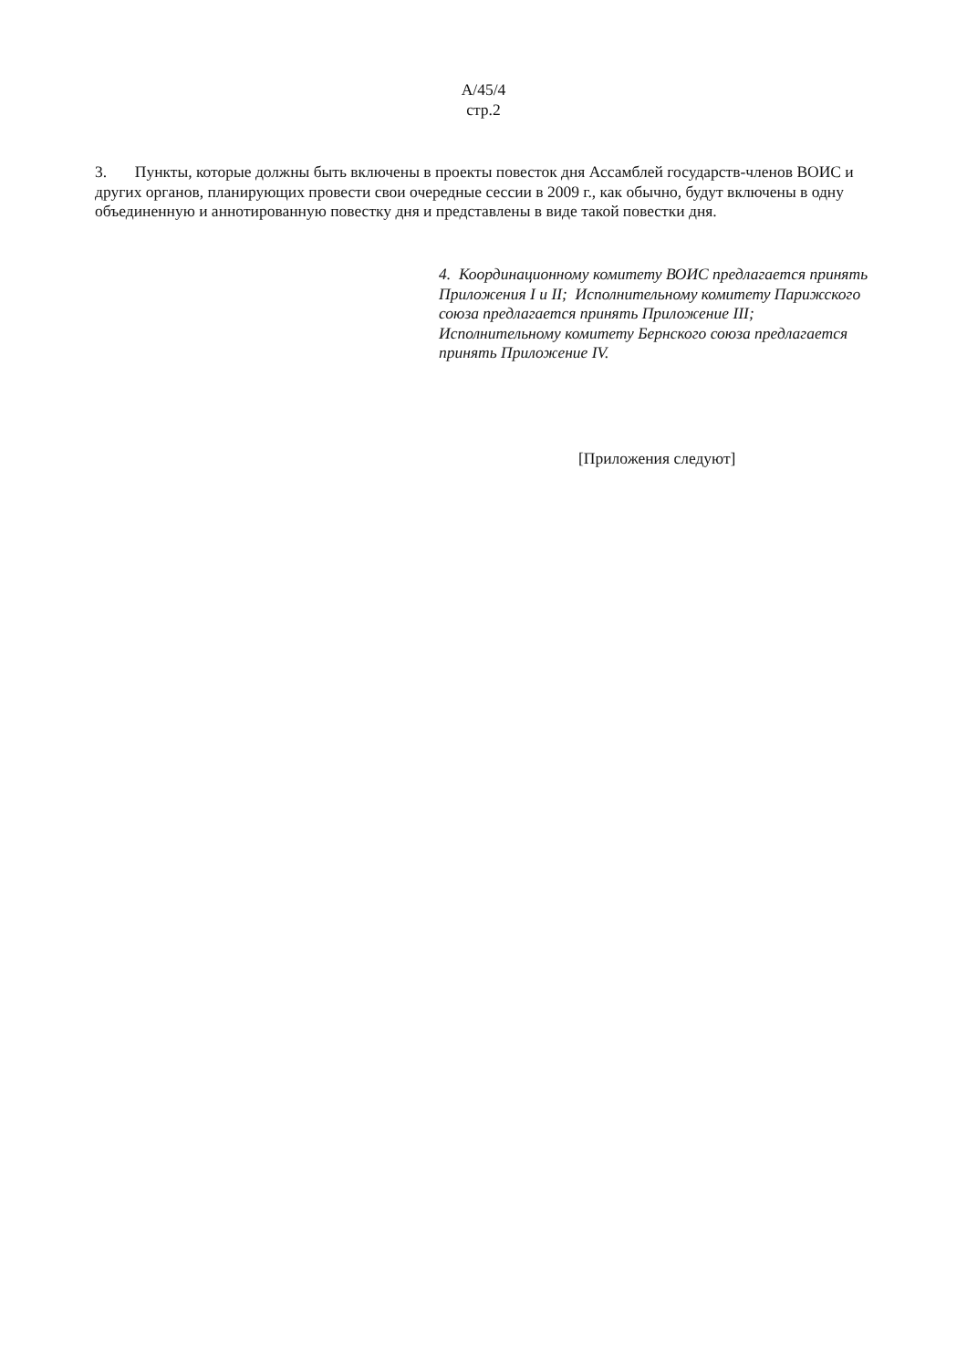A/45/4
стр.2
3. Пункты, которые должны быть включены в проекты повесток дня Ассамблей государств-членов ВОИС и других органов, планирующих провести свои очередные сессии в 2009 г., как обычно, будут включены в одну объединенную и аннотированную повестку дня и представлены в виде такой повестки дня.
4. Координационному комитету ВОИС предлагается принять Приложения I и II; Исполнительному комитету Парижского союза предлагается принять Приложение III; Исполнительному комитету Бернского союза предлагается принять Приложение IV.
[Приложения следуют]